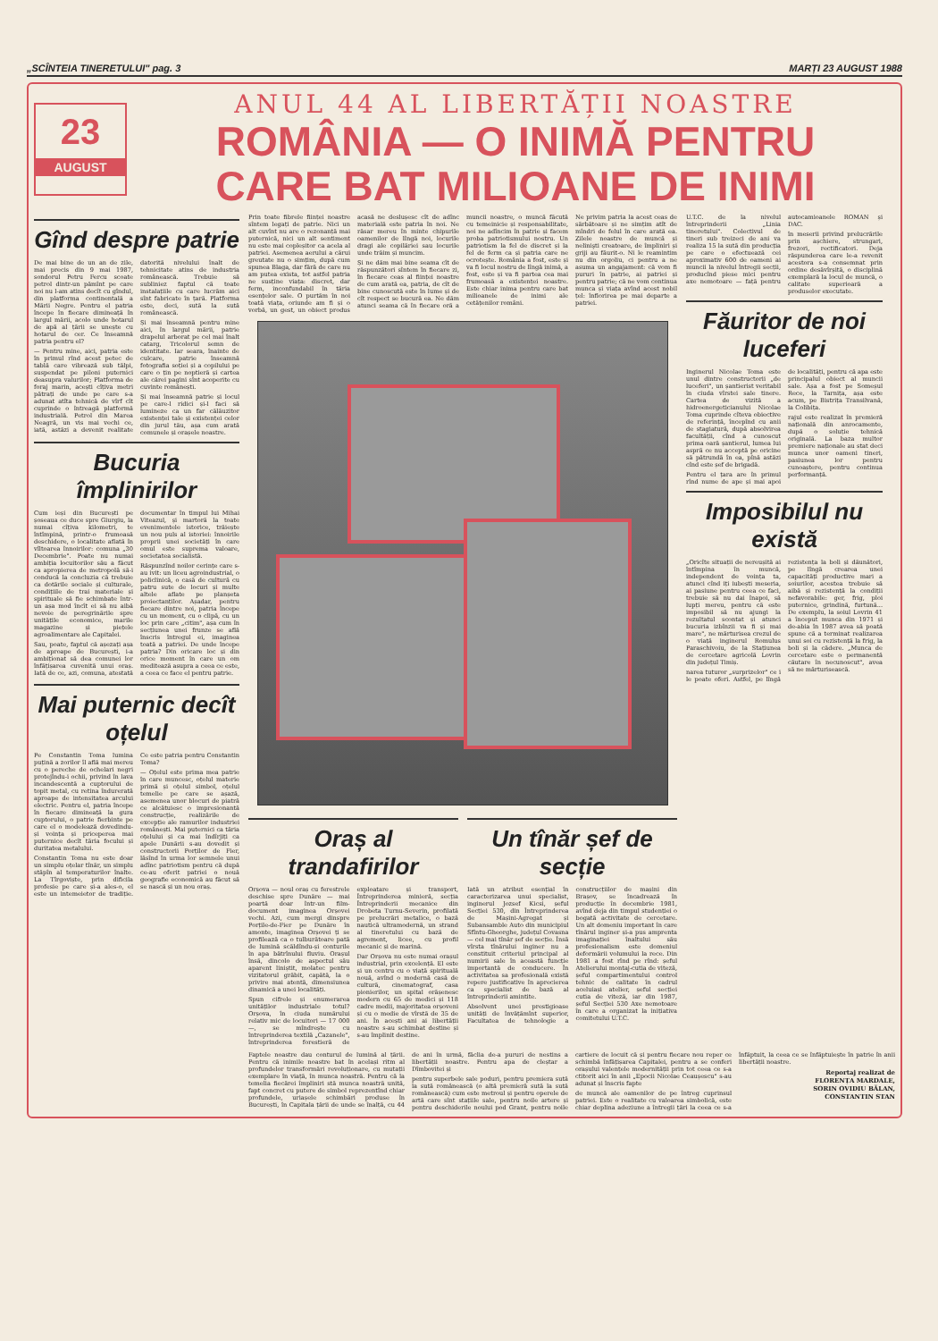„SCÎNTEIA TINERETULUI" pag. 3 MARȚI 23 AUGUST 1988
23
AUGUST
ANUL 44 AL LIBERTĂȚII NOASTRE
ROMÂNIA — O INIMĂ PENTRU
CARE BAT MILIOANE DE INIMI
Gînd despre patrie
De mai bine de un an de zile, mai precis din 9 mai 1987, sondorul Petru Fercu scoate petrol dintr-un pămînt pe care noi nu l-am atins decît cu gîndul, din platforma continentală a Mării Negre. Pentru el patria începe în fiecare dimineață în largul mării, acolo unde hotarul de apă al țării se unește cu hotarul de cer. Ce înseamnă patria pentru el?
— Pentru mine, aici, patria este în primul rînd acest petec de tablă care vibrează sub tălpi, suspendat pe piloni puternici deasupra valurilor; Platforma de foraj marin, acești cîțiva metri pătrați de unde pe care s-a adunat atîta tehnică de vîrf cît cuprinde o întreagă platformă industrială. Petrol din Marea Neagră, un vis mai vechi ce, iată, astăzi a devenit realitate datorită nivelului înalt de tehnicitate atins de industria românească. Trebuie să subliniez faptul că toate instalațiile cu care lucrăm aici sînt fabricate în țară. Platforma este, deci, sută la sută românească.
Și mai înseamnă pentru mine aici, în largul mării, patrie drapelul arborat pe cel mai înalt catarg, Tricolorul semn de identitate. Iar seara, înainte de culcare, patrie înseamnă fotografia soției și a copilului pe care o țin pe noptieră și cartea ale cărei pagini sînt acoperite cu cuvinte românești.
Și mai înseamnă patrie și locul pe care-l ridici și-l faci să lumineze ca un far călăuzitor existenței tale și existenței celor din jurul tău, așa cum arată comunele și orașele noastre.
Bucuria împlinirilor
Cum ieși din București pe șoseaua ce duce spre Giurgiu, la numai cîțiva kilometri, te întîmpină, printr-o frumoasă deschidere, o localitate aflată în vîltoarea înnoirilor: comuna „30 Decembrie". Poate nu numai ambiția locuitorilor său a făcut ca apropierea de metropolă să-i conducă la concluzia că trebuie ca dotările sociale și culturale, condițiile de trai materiale și spirituale să fie schimbate într-un așa mod încît ei să nu aibă nevoie de peregrinările spre unitățile economice, marile magazine și piețele agroalimentare ale Capitalei.
Sau, poate, faptul că așezați așa de aproape de București, i-a ambiționat să dea comunei lor înfățișarea cuvenită unui oraș. Iată de ce, azi, comuna, atestată documentar în timpul lui Mihai Viteazul, și martoră la toate evenimentele istorice, trăiește un nou puls al istoriei: înnoirile proprii unei societăți în care omul este suprema valoare, societatea socialistă.
Răspunzînd noilor cerințe care s-au ivit: un liceu agroindustrial, o policlinică, o casă de cultură cu patru sute de locuri și multe altele aflate pe planșeta proiectanților. Așadar, pentru fiecare dintre noi, patria începe cu un moment, cu o clipă, cu un loc prin care „citim", așa cum în secțiunea unei frunze se află înscris întregul ei, imaginea toată a patriei. De unde începe patria? Din oricare loc și din orice moment în care un om meditează asupra a ceea ce este, a ceea ce face el pentru patrie.
Mai puternic decît oțelul
Pe Constantin Toma lumina puțină a zorilor îl află mai mereu cu o pereche de ochelari negri protejîndu-i ochii, privind în lava incandescentă a cuptorului de topit metal, cu retina îndurerată aproape de intensitatea arcului electric. Pentru el, patria începe în fiecare dimineață la gura cuptorului, o patrie fierbinte pe care el o modelează dovedindu-și voința și priceperea mai puternice decît tăria focului și duritatea metalului.
Constantin Toma nu este doar un simplu oțelar tînăr, un simplu stăpîn al temperaturilor înalte. La Tîrgoviște, prin dificila profesie pe care și-a ales-o, el este un intemeietor de tradiție. Ce este patria pentru Constantin Toma?
— Oțelul este prima mea patrie în care muncesc, oțelul materie primă și oțelul simbol, oțelul temelie pe care se așază, asemenea unor blocuri de piatră ce alcătuiesc o impresionantă construcție, realizările de excepție ale ramurilor industriei românești. Mai puternici ca tăria oțelului și ca mai îndîrjiți ca apele Dunării s-au dovedit și constructorii Porților de Fier, lăsînd în urma lor semnele unui adînc patriotism pentru că după ce-au oferit patriei o nouă geografie economică au făcut să se nască și un nou oraș.
Prin toate fibrele ființei noastre sîntem legați de patrie. Nici un alt cuvînt nu are o rezonanță mai puternică, nici un alt sentiment nu este mai copleșitor ca acela al patriei. Asemenea aerului a cărui greutate nu o simțim, după cum spunea Blaga, dar fără de care nu am putea exista, tot astfel patria ne susține viața: discret, dar ferm, inconfundabil în tăria esențelor sale. O purtăm în noi toată viața, oriunde am fi și o vorbă, un gest, un obiect produs acasă ne deslușesc cît de adînc materială este patria în noi. Ne răsar mereu în minte chipurile oamenilor de lîngă noi, locurile dragi ale copilăriei sau locurile unde trăim și muncim.
Și ne dăm mai bine seama cît de răspunzători sîntem în fiecare zi, în fiecare ceas al ființei noastre de cum arată ea, patria, de cît de bine cunoscută este în lume și de cît respect se bucură ea. Ne dăm atunci seama că în fiecare oră a muncii noastre, o muncă făcută cu temeinicie și responsabilitate, noi ne adîncim în patrie și facem proba patriotismului nostru. Un patriotism la fel de discret și la fel de ferm ca și patria care ne ocrotește. România a fost, este și va fi locul nostru de lîngă inimă, a fost, este și va fi partea cea mai frumoasă a existenței noastre. Este chiar inima pentru care bat milioanele de inimi ale cetățenilor români.
Ne privim patria la acest ceas de sărbătoare și ne simțim atît de mîndri de felul în care arată ea. Zilele noastre de muncă și nelinişti creatoare, de împliniri și griji au făurit-o. Ni le reamintim nu din orgoliu, ci pentru a ne asuma un angajament: că vom fi pururi în patrie, ai patriei și pentru patrie; că ne vom continua munca și viața avînd acest nobil țel: înflorirea pe mai departe a patriei.
Oraș al trandafirilor
Orșova — noul oraș cu ferestrele deschise spre Dunăre — mai poartă doar într-un film-document imaginea Orșovei vechi. Azi, cum mergi dinspre Porțile-de-Fier pe Dunăre în amonte, imaginea Orșovei ți se profilează ca o tulburătoare pată de lumină scăldîndu-și conturile în apa bătrînului fluviu. Orașul însă, dincolo de aspectul său aparent liniștit, molatec pentru vizitatorul grăbit, capătă, la o privire mai atentă, dimensiunea dinamică a unei localități.
Spun cifrele și enumerarea unităților industriale totul? Orșova, în ciuda numărului relativ mic de locuitori — 17 000 —, se mîndrește cu întreprinderea textilă „Cazanele", întreprinderea forestieră de exploatare și transport, Întreprinderea minieră, secția Întreprinderii mecanice din Drobeta Turnu-Severin, profilată pe prelucrări metalice, o bază nautică ultramodernă, un strand al tineretului cu bază de agrement, licee, cu profil mecanic și de marină.
Dar Orșova nu este numai orașul industrial, prin excelență. El este și un centru cu o viață spirituală nouă, avînd o modernă casă de cultură, cinematograf, casa pionierilor, un spital orășenesc modern cu 65 de medici și 118 cadre medii, majoritatea orșoveni și cu o medie de vîrstă de 35 de ani. În acești ani ai libertății noastre s-au schimbat destine și s-au împlinit destine.
Un tînăr șef de secție
Iată un atribut esențial în caracterizarea unui specialist, inginerul Jozsef Kicsi, șeful Secției 530, din Întreprinderea de Mașini-Agregat și Subansamble Auto din municipiul Sfîntu-Gheorghe, județul Covasna — cel mai tînăr șef de secție. Însă vîrsta tînărului inginer nu a constituit criteriul principal al numirii sale în această funcție importantă de conducere. În activitatea sa profesională există repere justificative în aprecierea ca specialist de bază al întreprinderii amintite.
Absolvent unei prestigioase unități de învățămînt superior, Facultatea de tehnologie a construcțiilor de mașini din Brașov, se încadrează în producție în decembrie 1981, avînd deja din timpul studenției o bogată activitate de cercetare. Un alt domeniu important în care tînărul inginer și-a pus amprenta imaginației înaltului său profesionalism este domeniul deformării volumului la rece. Din 1981 a fost rînd pe rînd: șeful Atelierului montaj-cutia de viteză, șeful compartimentului control tehnic de calitate în cadrul aceluiași atelier, șeful secției cutia de viteză, iar din 1987, șeful Secției 530 Axe nemotoare în care a organizat la inițiativa comitetului U.T.C.
U.T.C. de la nivelul întreprinderii „Linia tineretului". Colectivul de tineri sub treizeci de ani va realiza 15 la sută din producția pe care o efectuează cei aproximativ 600 de oameni ai muncii la nivelul întregii secții, producînd piese mici pentru axe nemotoare — față pentru autocamioanele ROMAN și DAC.
în meserii privind prelucrările prin așchiere, strungari, frezori, rectificatori. Deja răspunderea care le-a revenit acestora s-a consemnat prin ordine desăvîrșită, o disciplină exemplară la locul de muncă, o calitate superioară a produselor executate.
Făuritor de noi luceferi
Inginerul Nicolae Toma este unul dintre constructorii „de luceferi", un șantierist veritabil în ciuda vîrstei sale tinere. Cartea de vizită a hidroenergeticianului Nicolae Toma cuprinde cîteva obiective de referință, începînd cu anii de stagiatură, după absolvirea facultății, cînd a cunoscut prima oară șantierul, lumea lui aspră ce nu acceptă pe oricine să pătrundă în ea, pînă astăzi cînd este șef de brigadă.
Pentru el țara are în primul rînd nume de ape și mai apoi de localități, pentru că apa este principalul obiect al muncii sale. Așa a fost pe Someșul Rece, la Tarnița, așa este acum, pe Bistrița Transilvană, la Colibița.
rajul este realizat în premieră națională din anrocamente, după o soluție tehnică originală. La baza multor premiere naționale au stat deci munca unor oameni tineri, pasiunea lor pentru cunoaștere, pentru continua performanță.
Imposibilul nu există
„Oricîte situații de nereușită ai întîmpina în muncă, independent de voința ta, atunci cînd iți iubești meseria, ai pasiune pentru ceea ce faci, trebuie să nu dai înapoi, să lupți mereu, pentru că este imposibil să nu ajungi la rezultatul scontat și atunci bucuria izbînzii va fi și mai mare", ne mărturisea crezul de o viață inginerul Romulus Paraschivoiu, de la Stațiunea de cercetare agricolă Lovrin din județul Timiș.
narea tuturor „surprizelor" ce i le poate oferi. Astfel, pe lîngă rezistența la boli și dăunători, pe lîngă crearea unei capacități productive mari a soiurilor, acestea trebuie să aibă și rezistență la condiții nefavorabile: ger, frig, ploi puternice, grindină, furtună... De exemplu, la soiul Lovrin 41 a început munca din 1971 și de-abia în 1987 avea să poată spune că a terminat realizarea unui soi cu rezistență la frig, la boli și la cădere. „Munca de cercetare este o permanentă căutare în necunoscut", avea să ne mărturisească.
Faptele noastre dau conturul de lumină al țării. Pentru că inimile noastre bat în același ritm al profundelor transformări revoluționare, cu mutații exemplare în viață, în munca noastră. Pentru că la temelia fiecărei împliniri stă munca noastră unită, fapt concret cu putere de simbol reprezentînd chiar profundele, uriașele schimbări produse în București, în Capitala țării de unde se înalță, cu 44 de ani în urmă, făclia de-a pururi de nestins a libertății noastre. Pentru apa de cleștar a Dîmbovitei și
pentru superbele sale poduri, pentru premiera sută la sută românească (o altă premieră sută la sută românească) cum este metroul și pentru operele de artă care sînt stațiile sale, pentru noile artere și pentru deschiderile noului pod Grant, pentru noile cartiere de locuit că și pentru fiecare nou reper ce schimbă înfățișarea Capitalei, pentru a se conferi orașului valențele modernității prin tot ceea ce s-a ctitorit aici în anii „Epocii Nicolae Ceaușescu" s-au adunat și înscris fapte
de muncă ale oamenilor de pe întreg cuprinsul patriei. Este o realitate cu valoarea simbolică, este chiar deplina adeziune a întregii țări la ceea ce s-a înfăptuit, la ceea ce se înfăptuiește în patrie în anii libertății noastre.
Reportaj realizat de
FLORENȚA MARDALE,
SORIN OVIDIU BĂLAN,
CONSTANTIN STAN